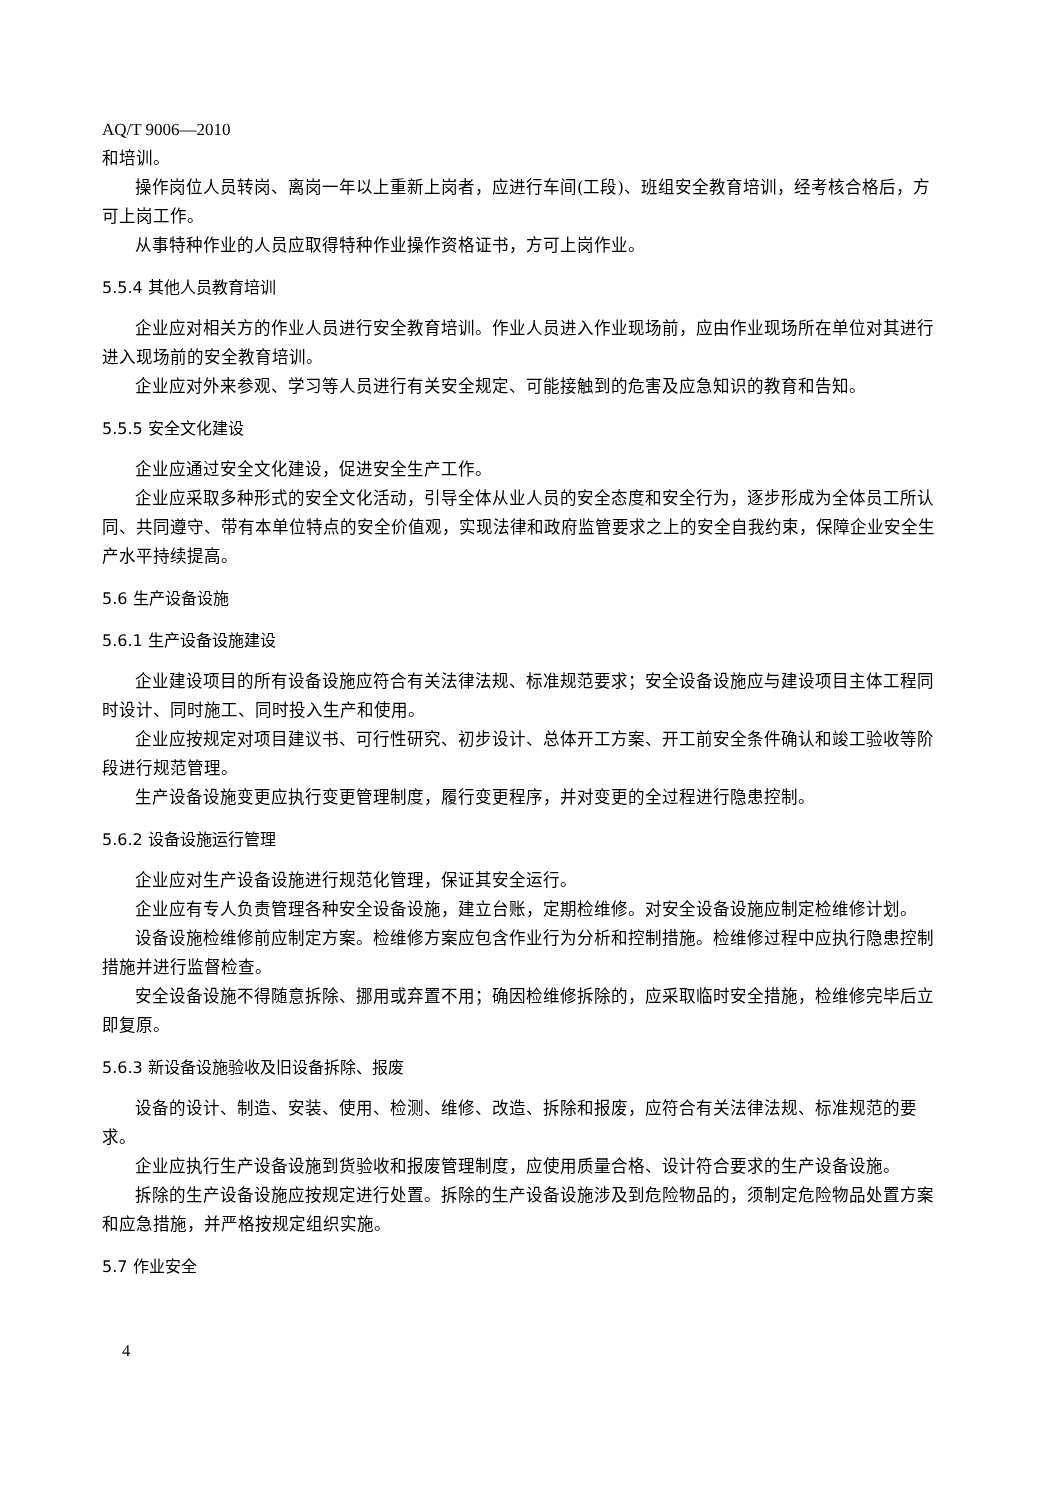AQ/T 9006—2010
和培训。
操作岗位人员转岗、离岗一年以上重新上岗者，应进行车间(工段)、班组安全教育培训，经考核合格后，方可上岗工作。
从事特种作业的人员应取得特种作业操作资格证书，方可上岗作业。
5.5.4 其他人员教育培训
企业应对相关方的作业人员进行安全教育培训。作业人员进入作业现场前，应由作业现场所在单位对其进行进入现场前的安全教育培训。
企业应对外来参观、学习等人员进行有关安全规定、可能接触到的危害及应急知识的教育和告知。
5.5.5 安全文化建设
企业应通过安全文化建设，促进安全生产工作。
企业应采取多种形式的安全文化活动，引导全体从业人员的安全态度和安全行为，逐步形成为全体员工所认同、共同遵守、带有本单位特点的安全价值观，实现法律和政府监管要求之上的安全自我约束，保障企业安全生产水平持续提高。
5.6 生产设备设施
5.6.1 生产设备设施建设
企业建设项目的所有设备设施应符合有关法律法规、标准规范要求；安全设备设施应与建设项目主体工程同时设计、同时施工、同时投入生产和使用。
企业应按规定对项目建议书、可行性研究、初步设计、总体开工方案、开工前安全条件确认和竣工验收等阶段进行规范管理。
生产设备设施变更应执行变更管理制度，履行变更程序，并对变更的全过程进行隐患控制。
5.6.2 设备设施运行管理
企业应对生产设备设施进行规范化管理，保证其安全运行。
企业应有专人负责管理各种安全设备设施，建立台账，定期检维修。对安全设备设施应制定检维修计划。
设备设施检维修前应制定方案。检维修方案应包含作业行为分析和控制措施。检维修过程中应执行隐患控制措施并进行监督检查。
安全设备设施不得随意拆除、挪用或弃置不用；确因检维修拆除的，应采取临时安全措施，检维修完毕后立即复原。
5.6.3 新设备设施验收及旧设备拆除、报废
设备的设计、制造、安装、使用、检测、维修、改造、拆除和报废，应符合有关法律法规、标准规范的要求。
企业应执行生产设备设施到货验收和报废管理制度，应使用质量合格、设计符合要求的生产设备设施。
拆除的生产设备设施应按规定进行处置。拆除的生产设备设施涉及到危险物品的，须制定危险物品处置方案和应急措施，并严格按规定组织实施。
5.7 作业安全
4